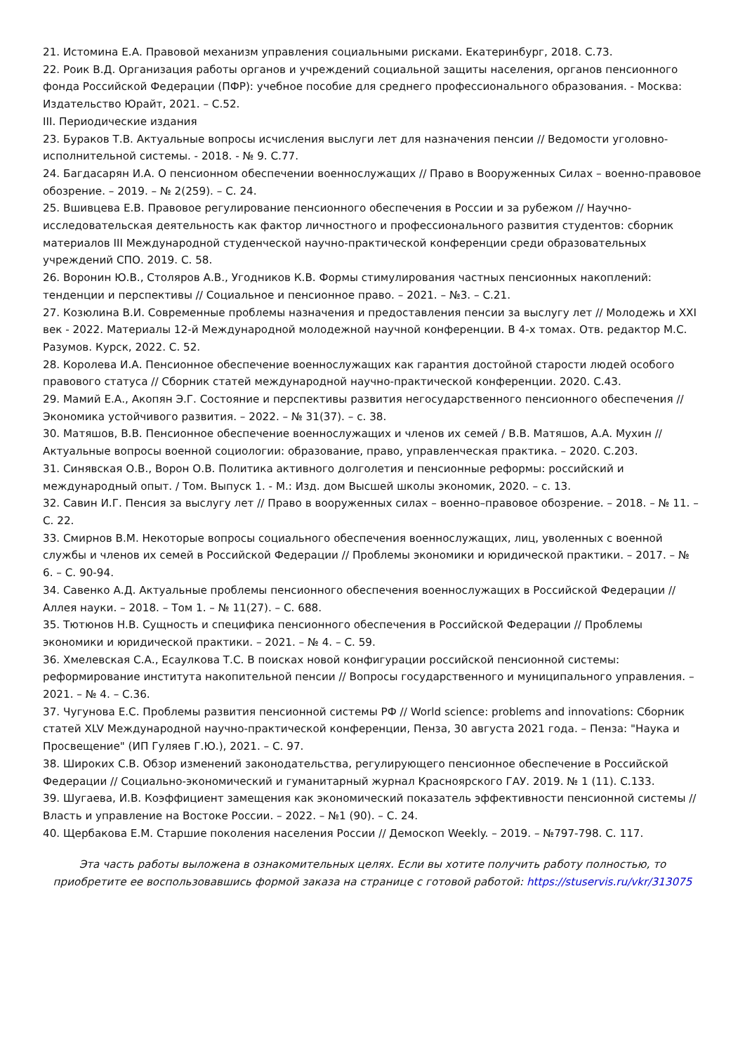21. Истомина Е.А. Правовой механизм управления социальными рисками. Екатеринбург, 2018. С.73.
22. Роик В.Д. Организация работы органов и учреждений социальной защиты населения, органов пенсионного фонда Российской Федерации (ПФР): учебное пособие для среднего профессионального образования. - Москва: Издательство Юрайт, 2021. – С.52.
III. Периодические издания
23. Бураков Т.В. Актуальные вопросы исчисления выслуги лет для назначения пенсии // Ведомости уголовно-исполнительной системы. - 2018. - № 9. С.77.
24. Багдасарян И.А. О пенсионном обеспечении военнослужащих // Право в Вооруженных Силах – военно-правовое обозрение. – 2019. – № 2(259). – С. 24.
25. Вшивцева Е.В. Правовое регулирование пенсионного обеспечения в России и за рубежом // Научно-исследовательская деятельность как фактор личностного и профессионального развития студентов: сборник материалов III Международной студенческой научно-практической конференции среди образовательных учреждений СПО. 2019. С. 58.
26. Воронин Ю.В., Столяров А.В., Угодников К.В. Формы стимулирования частных пенсионных накоплений: тенденции и перспективы // Социальное и пенсионное право. – 2021. – №3. – С.21.
27. Козюлина В.И. Современные проблемы назначения и предоставления пенсии за выслугу лет // Молодежь и XXI век - 2022. Материалы 12-й Международной молодежной научной конференции. В 4-х томах. Отв. редактор М.С. Разумов. Курск, 2022. С. 52.
28. Королева И.А. Пенсионное обеспечение военнослужащих как гарантия достойной старости людей особого правового статуса // Сборник статей международной научно-практической конференции. 2020. С.43.
29. Мамий Е.А., Акопян Э.Г. Состояние и перспективы развития негосударственного пенсионного обеспечения // Экономика устойчивого развития. – 2022. – № 31(37). – с. 38.
30. Матяшов, В.В. Пенсионное обеспечение военнослужащих и членов их семей / В.В. Матяшов, А.А. Мухин // Актуальные вопросы военной социологии: образование, право, управленческая практика. – 2020. С.203.
31. Синявская О.В., Ворон О.В. Политика активного долголетия и пенсионные реформы: российский и международный опыт. / Том. Выпуск 1. - М.: Изд. дом Высшей школы экономик, 2020. – с. 13.
32. Савин И.Г. Пенсия за выслугу лет // Право в вооруженных силах – военно–правовое обозрение. – 2018. – № 11. – С. 22.
33. Смирнов В.М. Некоторые вопросы социального обеспечения военнослужащих, лиц, уволенных с военной службы и членов их семей в Российской Федерации // Проблемы экономики и юридической практики. – 2017. – № 6. – С. 90-94.
34. Савенко А.Д. Актуальные проблемы пенсионного обеспечения военнослужащих в Российской Федерации // Аллея науки. – 2018. – Том 1. – № 11(27). – С. 688.
35. Тютюнов Н.В. Сущность и специфика пенсионного обеспечения в Российской Федерации // Проблемы экономики и юридической практики. – 2021. – № 4. – С. 59.
36. Хмелевская С.А., Есаулкова Т.С. В поисках новой конфигурации российской пенсионной системы: реформирование института накопительной пенсии // Вопросы государственного и муниципального управления. – 2021. – № 4. – С.36.
37. Чугунова Е.С. Проблемы развития пенсионной системы РФ // World science: problems and innovations: Сборник статей XLV Международной научно-практической конференции, Пенза, 30 августа 2021 года. – Пенза: "Наука и Просвещение" (ИП Гуляев Г.Ю.), 2021. – С. 97.
38. Широких С.В. Обзор изменений законодательства, регулирующего пенсионное обеспечение в Российской Федерации // Социально-экономический и гуманитарный журнал Красноярского ГАУ. 2019. № 1 (11). С.133.
39. Шугаева, И.В. Коэффициент замещения как экономический показатель эффективности пенсионной системы // Власть и управление на Востоке России. – 2022. – №1 (90). – С. 24.
40. Щербакова Е.М. Старшие поколения населения России // Демоскоп Weekly. – 2019. – №797-798. С. 117.
Эта часть работы выложена в ознакомительных целях. Если вы хотите получить работу полностью, то приобретите ее воспользовавшись формой заказа на странице с готовой работой: https://stuservis.ru/vkr/313075